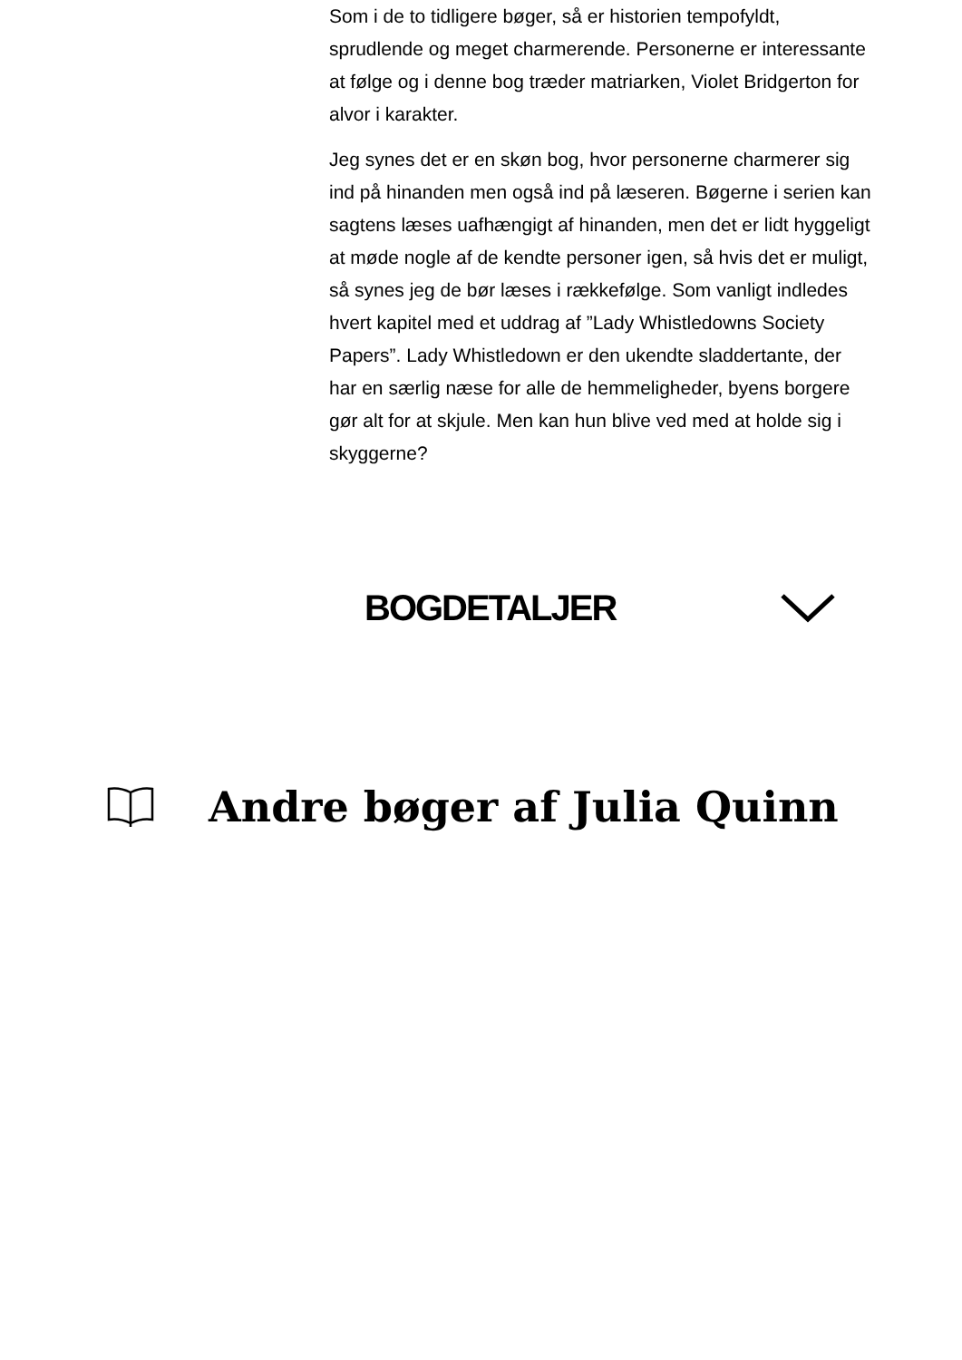Som i de to tidligere bøger, så er historien tempofyldt, sprudlende og meget charmerende. Personerne er interessante at følge og i denne bog træder matriarken, Violet Bridgerton for alvor i karakter.
Jeg synes det er en skøn bog, hvor personerne charmerer sig ind på hinanden men også ind på læseren. Bøgerne i serien kan sagtens læses uafhængigt af hinanden, men det er lidt hyggeligt at møde nogle af de kendte personer igen, så hvis det er muligt, så synes jeg de bør læses i rækkefølge. Som vanligt indledes hvert kapitel med et uddrag af ”Lady Whistledowns Society Papers”. Lady Whistledown er den ukendte sladdertante, der har en særlig næse for alle de hemmeligheder, byens borgere gør alt for at skjule. Men kan hun blive ved med at holde sig i skyggerne?
BOGDETALJER
Andre bøger af Julia Quinn